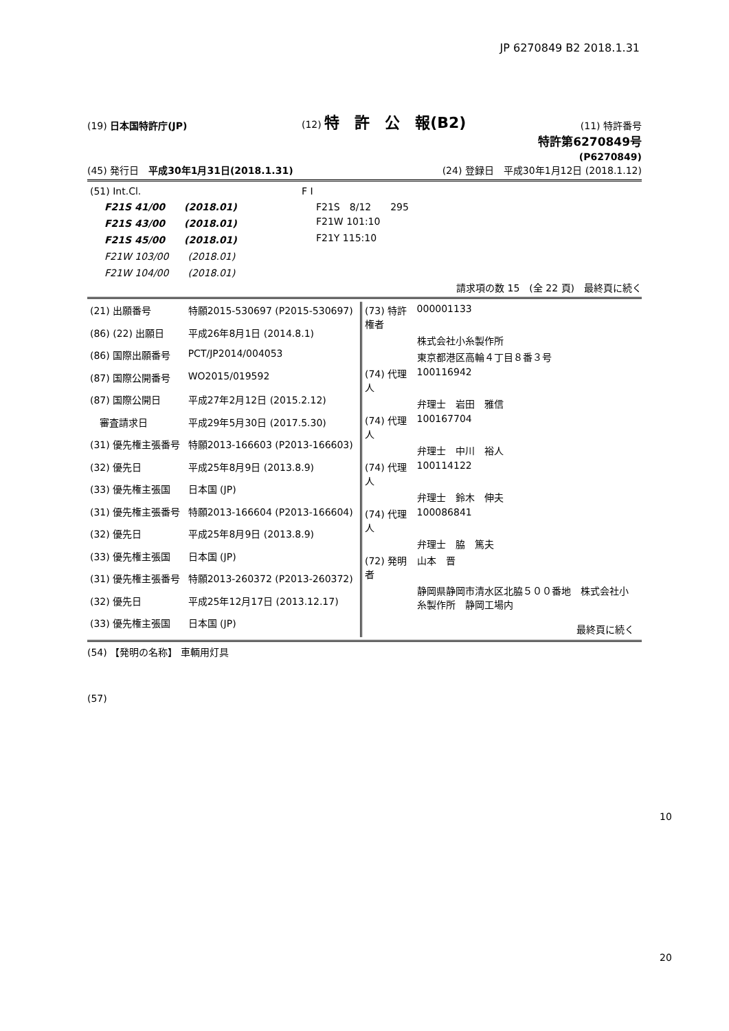JP 6270849 B2 2018.1.31
(19) 日本国特許庁(JP) (12) 特　許　公　報(B2) (11) 特許番号
特許第6270849号
(P6270849)
(45) 発行日　平成30年1月31日(2018.1.31) (24) 登録日　平成30年1月12日 (2018.1.12)
| (51) Int.Cl. | F I |
| F21S 41/00 (2018.01) | F21S 8/12 295 |
| F21S 43/00 (2018.01) | F21W 101:10 |
| F21S 45/00 (2018.01) | F21Y 115:10 |
| F21W 103/00 (2018.01) | |
| F21W 104/00 (2018.01) | |
請求項の数 15　(全 22 頁)　最終頁に続く
| (21) 出願番号 | 特願2015-530697 (P2015-530697) |
| (86) (22) 出願日 | 平成26年8月1日 (2014.8.1) |
| (86) 国際出願番号 | PCT/JP2014/004053 |
| (87) 国際公開番号 | WO2015/019592 |
| (87) 国際公開日 | 平成27年2月12日 (2015.2.12) |
| 審査請求日 | 平成29年5月30日 (2017.5.30) |
| (31) 優先権主張番号 | 特願2013-166603 (P2013-166603) |
| (32) 優先日 | 平成25年8月9日 (2013.8.9) |
| (33) 優先権主張国 | 日本国 (JP) |
| (31) 優先権主張番号 | 特願2013-166604 (P2013-166604) |
| (32) 優先日 | 平成25年8月9日 (2013.8.9) |
| (33) 優先権主張国 | 日本国 (JP) |
| (31) 優先権主張番号 | 特願2013-260372 (P2013-260372) |
| (32) 優先日 | 平成25年12月17日 (2013.12.17) |
| (33) 優先権主張国 | 日本国 (JP) |
| (73) 特許権者 | 000001133 |
| | 株式会社小糸製作所 |
| | 東京都港区高輪４丁目８番３号 |
| (74) 代理人 | 100116942 |
| | 弁理士 岩田 雅信 |
| (74) 代理人 | 100167704 |
| | 弁理士 中川 裕人 |
| (74) 代理人 | 100114122 |
| | 弁理士 鈴木 伸夫 |
| (74) 代理人 | 100086841 |
| | 弁理士 脇 篤夫 |
| (72) 発明者 | 山本 晋 |
| | 静岡県静岡市清水区北脇５００番地 株式会社小糸製作所 静岡工場内 |
| | 最終頁に続く |
(54) 【発明の名称】 車輌用灯具
(57)
10
20